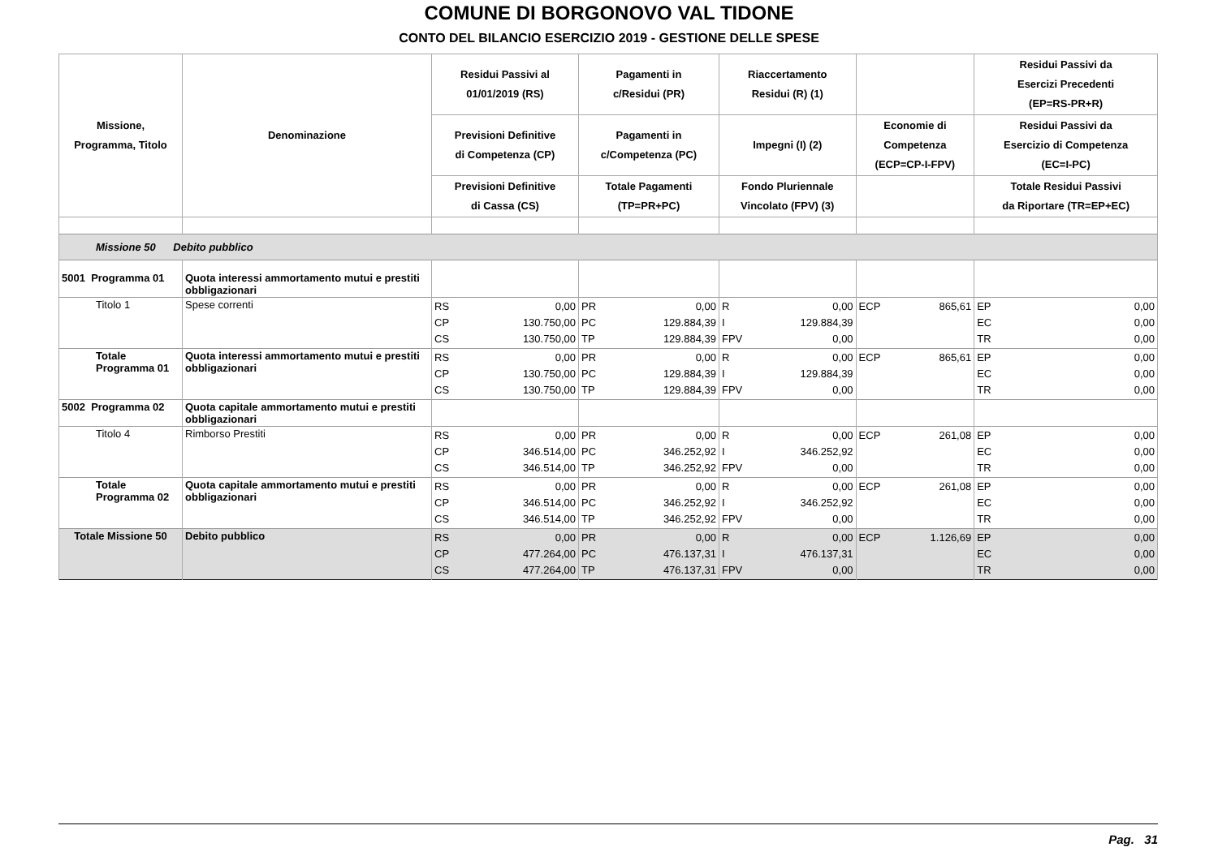COMUNE DI BORGONOVO VAL TIDONE
CONTO DEL BILANCIO ESERCIZIO 2019 - GESTIONE DELLE SPESE
| Missione, Programma, Titolo | Denominazione | Residui Passivi al 01/01/2019 (RS) | Pagamenti in c/Residui (PR) | Riaccertamento Residui (R) (1) | | Residui Passivi da Esercizi Precedenti (EP=RS-PR+R) |
| --- | --- | --- | --- | --- | --- | --- |
| | | Previsioni Definitive di Competenza (CP) | Pagamenti in c/Competenza (PC) | Impegni (I) (2) | Economie di Competenza (ECP=CP-I-FPV) | Residui Passivi da Esercizio di Competenza (EC=I-PC) |
| | | Previsioni Definitive di Cassa (CS) | Totale Pagamenti (TP=PR+PC) | Fondo Pluriennale Vincolato (FPV) (3) | | Totale Residui Passivi da Riportare (TR=EP+EC) |
| Missione 50 Debito pubblico | | | | | | |
| 5001 Programma 01 | Quota interessi ammortamento mutui e prestiti obbligazionari | | | | | |
| Titolo 1 | Spese correnti | RS 0,00 CP 130.750,00 CS 130.750,00 | PR 0,00 PC 129.884,39 TP 129.884,39 | R 0,00 I 129.884,39 FPV 0,00 | ECP 865,61 | EP 0,00 EC 0,00 TR 0,00 |
| Totale Programma 01 | Quota interessi ammortamento mutui e prestiti obbligazionari | RS 0,00 CP 130.750,00 CS 130.750,00 | PR 0,00 PC 129.884,39 TP 129.884,39 | R 0,00 I 129.884,39 FPV 0,00 | ECP 865,61 | EP 0,00 EC 0,00 TR 0,00 |
| 5002 Programma 02 | Quota capitale ammortamento mutui e prestiti obbligazionari | | | | | |
| Titolo 4 | Rimborso Prestiti | RS 0,00 CP 346.514,00 CS 346.514,00 | PR 0,00 PC 346.252,92 TP 346.252,92 | R 0,00 I 346.252,92 FPV 0,00 | ECP 261,08 | EP 0,00 EC 0,00 TR 0,00 |
| Totale Programma 02 | Quota capitale ammortamento mutui e prestiti obbligazionari | RS 0,00 CP 346.514,00 CS 346.514,00 | PR 0,00 PC 346.252,92 TP 346.252,92 | R 0,00 I 346.252,92 FPV 0,00 | ECP 261,08 | EP 0,00 EC 0,00 TR 0,00 |
| Totale Missione 50 | Debito pubblico | RS 0,00 CP 477.264,00 CS 477.264,00 | PR 0,00 PC 476.137,31 TP 476.137,31 | R 0,00 I 476.137,31 FPV 0,00 | ECP 1.126,69 | EP 0,00 EC 0,00 TR 0,00 |
Pag. 31